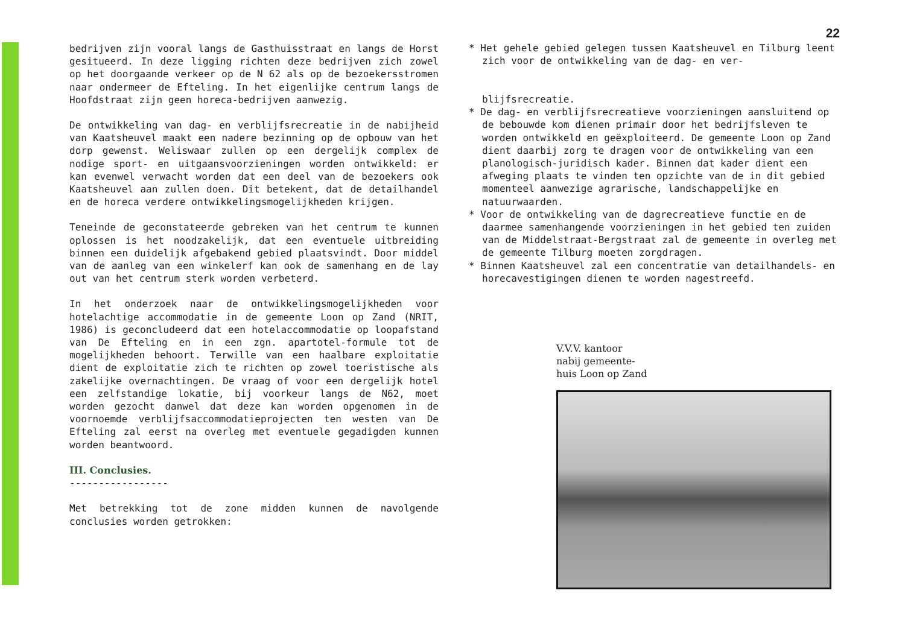bedrijven zijn vooral langs de Gasthuisstraat en langs de Horst gesitueerd. In deze ligging richten deze bedrijven zich zowel op het doorgaande verkeer op de N 62 als op de bezoekersstromen naar ondermeer de Efteling. In het eigenlijke centrum langs de Hoofdstraat zijn geen horeca-bedrijven aanwezig.
De ontwikkeling van dag- en verblijfsrecreatie in de nabijheid van Kaatsheuvel maakt een nadere bezinning op de opbouw van het dorp gewenst. Weliswaar zullen op een dergelijk complex de nodige sport- en uitgaansvoorzieningen worden ontwikkeld: er kan evenwel verwacht worden dat een deel van de bezoekers ook Kaatsheuvel aan zullen doen. Dit betekent, dat de detailhandel en de horeca verdere ontwikkelingsmogelijkheden krijgen.
Teneinde de geconstateerde gebreken van het centrum te kunnen oplossen is het noodzakelijk, dat een eventuele uitbreiding binnen een duidelijk afgebakend gebied plaatsvindt. Door middel van de aanleg van een winkelerf kan ook de samenhang en de lay out van het centrum sterk worden verbeterd.
In het onderzoek naar de ontwikkelingsmogelijkheden voor hotelachtige accommodatie in de gemeente Loon op Zand (NRIT, 1986) is geconcludeerd dat een hotelaccommodatie op loopafstand van De Efteling en in een zgn. apartotel-formule tot de mogelijkheden behoort. Terwille van een haalbare exploitatie dient de exploitatie zich te richten op zowel toeristische als zakelijke overnachtingen. De vraag of voor een dergelijk hotel een zelfstandige lokatie, bij voorkeur langs de N62, moet worden gezocht danwel dat deze kan worden opgenomen in de voornoemde verblijfsaccommodatieprojecten ten westen van De Efteling zal eerst na overleg met eventuele gegadigden kunnen worden beantwoord.
III. Conclusies.
-----------------
Met betrekking tot de zone midden kunnen de navolgende conclusies worden getrokken:
22
* Het gehele gebied gelegen tussen Kaatsheuvel en Tilburg leent zich voor de ontwikkeling van de dag- en ver-
blijfsrecreatie.
* De dag- en verblijfsrecreatieve voorzieningen aansluitend op de bebouwde kom dienen primair door het bedrijfsleven te worden ontwikkeld en geëxploiteerd. De gemeente Loon op Zand dient daarbij zorg te dragen voor de ontwikkeling van een planologisch-juridisch kader. Binnen dat kader dient een afweging plaats te vinden ten opzichte van de in dit gebied momenteel aanwezige agrarische, landschappelijke en natuurwaarden.
* Voor de ontwikkeling van de dagrecreatieve functie en de daarmee samenhangende voorzieningen in het gebied ten zuiden van de Middelstraat-Bergstraat zal de gemeente in overleg met de gemeente Tilburg moeten zorgdragen.
* Binnen Kaatsheuvel zal een concentratie van detailhandels- en horecavestigingen dienen te worden nagestreefd.
V.V.V. kantoor
nabij gemeente-
huis Loon op Zand